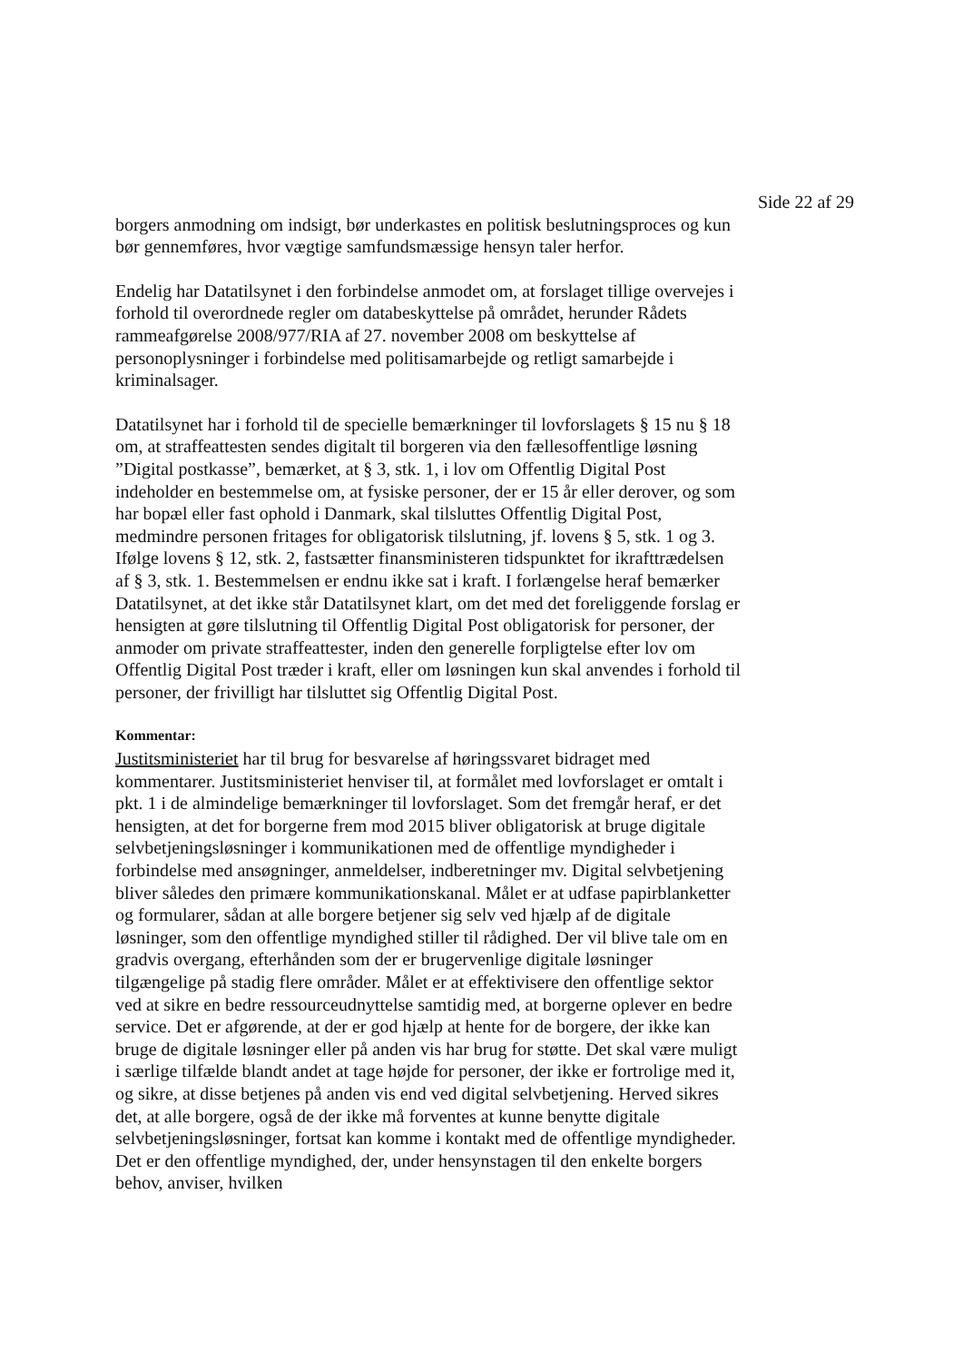Side 22 af 29
borgers anmodning om indsigt, bør underkastes en politisk beslutningsproces og kun bør gennemføres, hvor vægtige samfundsmæssige hensyn taler herfor.
Endelig har Datatilsynet i den forbindelse anmodet om, at forslaget tillige overvejes i forhold til overordnede regler om databeskyttelse på området, herunder Rådets rammeafgørelse 2008/977/RIA af 27. november 2008 om beskyttelse af personoplysninger i forbindelse med politisamarbejde og retligt samarbejde i kriminalsager.
Datatilsynet har i forhold til de specielle bemærkninger til lovforslagets § 15 nu § 18 om, at straffeattesten sendes digitalt til borgeren via den fællesoffentlige løsning ”Digital postkasse”, bemærket, at § 3, stk. 1, i lov om Offentlig Digital Post indeholder en bestemmelse om, at fysiske personer, der er 15 år eller derover, og som har bopæl eller fast ophold i Danmark, skal tilsluttes Offentlig Digital Post, medmindre personen fritages for obligatorisk tilslutning, jf. lovens § 5, stk. 1 og 3. Ifølge lovens § 12, stk. 2, fastsætter finansministeren tidspunktet for ikrafttrædelsen af § 3, stk. 1. Bestemmelsen er endnu ikke sat i kraft. I forlængelse heraf bemærker Datatilsynet, at det ikke står Datatilsynet klart, om det med det foreliggende forslag er hensigten at gøre tilslutning til Offentlig Digital Post obligatorisk for personer, der anmoder om private straffeattester, inden den generelle forpligtelse efter lov om Offentlig Digital Post træder i kraft, eller om løsningen kun skal anvendes i forhold til personer, der frivilligt har tilsluttet sig Offentlig Digital Post.
Kommentar:
Justitsministeriet har til brug for besvarelse af høringssvaret bidraget med kommentarer. Justitsministeriet henviser til, at formålet med lovforslaget er omtalt i pkt. 1 i de almindelige bemærkninger til lovforslaget. Som det fremgår heraf, er det hensigten, at det for borgerne frem mod 2015 bliver obligatorisk at bruge digitale selvbetjeningsløsninger i kommunikationen med de offentlige myndigheder i forbindelse med ansøgninger, anmeldelser, indberetninger mv. Digital selvbetjening bliver således den primære kommunikationskanal. Målet er at udfase papirblanketter og formularer, sådan at alle borgere betjener sig selv ved hjælp af de digitale løsninger, som den offentlige myndighed stiller til rådighed. Der vil blive tale om en gradvis overgang, efterhånden som der er brugervenlige digitale løsninger tilgængelige på stadig flere områder. Målet er at effektivisere den offentlige sektor ved at sikre en bedre ressourceudnyttelse samtidig med, at borgerne oplever en bedre service. Det er afgørende, at der er god hjælp at hente for de borgere, der ikke kan bruge de digitale løsninger eller på anden vis har brug for støtte. Det skal være muligt i særlige tilfælde blandt andet at tage højde for personer, der ikke er fortrolige med it, og sikre, at disse betjenes på anden vis end ved digital selvbetjening. Herved sikres det, at alle borgere, også de der ikke må forventes at kunne benytte digitale selvbetjeningsløsninger, fortsat kan komme i kontakt med de offentlige myndigheder. Det er den offentlige myndighed, der, under hensynstagen til den enkelte borgers behov, anviser, hvilken